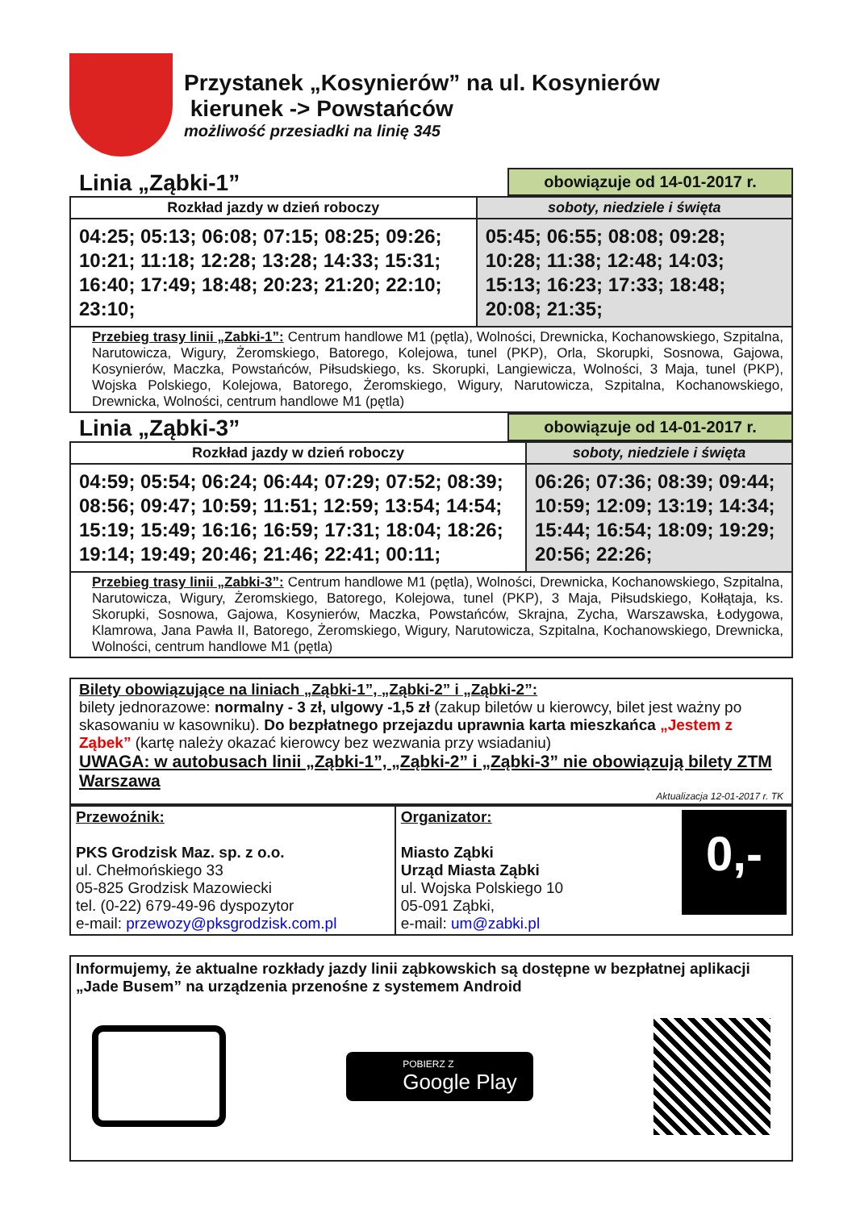Przystanek „Kosynierów” na ul. Kosynierów
kierunek -> Powstańców
możliwość przesiadki na linię 345
Linia „Ząbki-1”
obowiązuje od 14-01-2017 r.
| Rozkład jazdy w dzień roboczy | soboty, niedziele i święta |
| --- | --- |
| 04:25; 05:13; 06:08; 07:15; 08:25; 09:26; 10:21; 11:18; 12:28; 13:28; 14:33; 15:31; 16:40; 17:49; 18:48; 20:23; 21:20; 22:10; 23:10; | 05:45; 06:55; 08:08; 09:28; 10:28; 11:38; 12:48; 14:03; 15:13; 16:23; 17:33; 18:48; 20:08; 21:35; |
| Przebieg trasy linii „Zabki-1”: Centrum handlowe M1 (pętla), Wolności, Drewnicka, Kochanowskiego, Szpitalna, Narutowicza, Wigury, Żeromskiego, Batorego, Kolejowa, tunel (PKP), Orla, Skorupki, Sosnowa, Gajowa, Kosynierów, Maczka, Powstańców, Piłsudskiego, ks. Skorupki, Langiewicza, Wolności, 3 Maja, tunel (PKP), Wojska Polskiego, Kolejowa, Batorego, Żeromskiego, Wigury, Narutowicza, Szpitalna, Kochanowskiego, Drewnicka, Wolności, centrum handlowe M1 (pętla) | |
Linia „Ząbki-3”
obowiązuje od 14-01-2017 r.
| Rozkład jazdy w dzień roboczy | soboty, niedziele i święta |
| --- | --- |
| 04:59; 05:54; 06:24; 06:44; 07:29; 07:52; 08:39; 08:56; 09:47; 10:59; 11:51; 12:59; 13:54; 14:54; 15:19; 15:49; 16:16; 16:59; 17:31; 18:04; 18:26; 19:14; 19:49; 20:46; 21:46; 22:41; 00:11; | 06:26; 07:36; 08:39; 09:44; 10:59; 12:09; 13:19; 14:34; 15:44; 16:54; 18:09; 19:29; 20:56; 22:26; |
| Przebieg trasy linii „Zabki-3”: Centrum handlowe M1 (pętla), Wolności, Drewnicka, Kochanowskiego, Szpitalna, Narutowicza, Wigury, Żeromskiego, Batorego, Kolejowa, tunel (PKP), 3 Maja, Piłsudskiego, Kołłątaja, ks. Skorupki, Sosnowa, Gajowa, Kosynierów, Maczka, Powstańców, Skrajna, Zycha, Warszawska, Łodygowa, Klamrowa, Jana Pawła II, Batorego, Żeromskiego, Wigury, Narutowicza, Szpitalna, Kochanowskiego, Drewnicka, Wolności, centrum handlowe M1 (pętla) | |
Bilety obowiązujące na liniach „Ząbki-1”, „Ząbki-2” i „Ząbki-2”:
bilety jednorazowe: normalny - 3 zł, ulgowy -1,5 zł (zakup biletów u kierowcy, bilet jest ważny po skasowaniu w kasowniku). Do bezpłatnego przejazdu uprawnia karta mieszkańca „Jestem z Ząbek” (kartę należy okazać kierowcy bez wezwania przy wsiadaniu)
UWAGA: w autobusach linii „Ząbki-1”, „Ząbki-2” i „Ząbki-3” nie obowiązują bilety ZTM Warszawa
Aktualizacja 12-01-2017 r. TK
| Przewoźnik: PKS Grodzisk Maz. sp. z o.o. ul. Chełmońskiego 33 05-825 Grodzisk Mazowiecki tel. (0-22) 679-49-96 dyspozytor e-mail: przewozy@pksgrodzisk.com.pl | Organizator: Miasto Ząbki Urząd Miasta Ząbki ul. Wojska Polskiego 10 05-091 Ząbki, e-mail: um@zabki.pl 0,- |
Informujemy, że aktualne rozkłady jazdy linii ząbkowskich są dostępne w bezpłatnej aplikacji „Jade Busem” na urządzenia przenośne z systemem Android
POBIERZ Z
Google Play